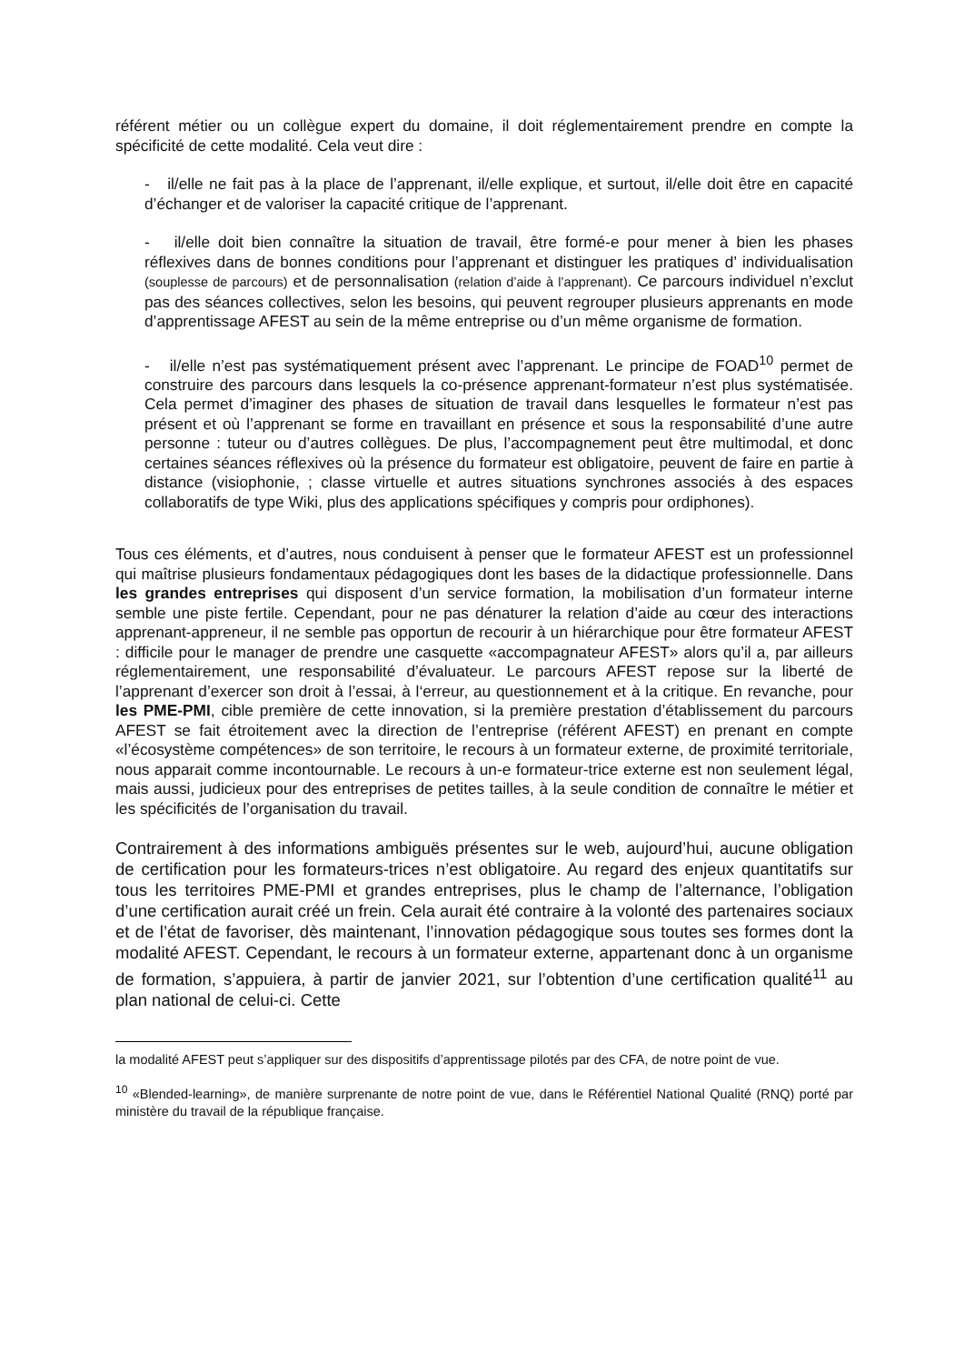référent métier ou un collègue expert du domaine, il doit réglementairement prendre en compte la spécificité de cette modalité. Cela veut dire :
- il/elle ne fait pas à la place de l’apprenant, il/elle explique, et surtout, il/elle doit être en capacité d’échanger et de valoriser la capacité critique de l’apprenant.
- il/elle doit bien connaître la situation de travail, être formé-e pour mener à bien les phases réflexives dans de bonnes conditions pour l’apprenant et distinguer les pratiques d’ individualisation (souplesse de parcours) et de personnalisation (relation d’aide à l’apprenant). Ce parcours individuel n’exclut pas des séances collectives, selon les besoins, qui peuvent regrouper plusieurs apprenants en mode d’apprentissage AFEST au sein de la même entreprise ou d’un même organisme de formation.
- il/elle n’est pas systématiquement présent avec l’apprenant. Le principe de FOAD<sup>10</sup> permet de construire des parcours dans lesquels la co-présence apprenant-formateur n’est plus systématisée. Cela permet d’imaginer des phases de situation de travail dans lesquelles le formateur n’est pas présent et où l’apprenant se forme en travaillant en présence et sous la responsabilité d’une autre personne : tuteur ou d’autres collègues. De plus, l’accompagnement peut être multimodal, et donc certaines séances réflexives où la présence du formateur est obligatoire, peuvent de faire en partie à distance (visiophonie, ; classe virtuelle et autres situations synchrones associés à des espaces collaboratifs de type Wiki, plus des applications spécifiques y compris pour ordiphones).
Tous ces éléments, et d’autres, nous conduisent à penser que le formateur AFEST est un professionnel qui maîtrise plusieurs fondamentaux pédagogiques dont les bases de la didactique professionnelle. Dans les grandes entreprises qui disposent d’un service formation, la mobilisation d’un formateur interne semble une piste fertile. Cependant, pour ne pas dénaturer la relation d’aide au cœur des interactions apprenant-appreneur, il ne semble pas opportun de recourir à un hiérarchique pour être formateur AFEST : difficile pour le manager de prendre une casquette «accompagnateur AFEST» alors qu’il a, par ailleurs réglementairement, une responsabilité d’évaluateur. Le parcours AFEST repose sur la liberté de l’apprenant d’exercer son droit à l’essai, à l‘erreur, au questionnement et à la critique. En revanche, pour les PME-PMI, cible première de cette innovation, si la première prestation d’établissement du parcours AFEST se fait étroitement avec la direction de l’entreprise (référent AFEST) en prenant en compte «l’écosystème compétences» de son territoire, le recours à un formateur externe, de proximité territoriale, nous apparait comme incontournable. Le recours à un-e formateur-trice externe est non seulement légal, mais aussi, judicieux pour des entreprises de petites tailles, à la seule condition de connaître le métier et les spécificités de l’organisation du travail.
Contrairement à des informations ambiguës présentes sur le web, aujourd’hui, aucune obligation de certification pour les formateurs-trices n’est obligatoire. Au regard des enjeux quantitatifs sur tous les territoires PME-PMI et grandes entreprises, plus le champ de l’alternance, l’obligation d’une certification aurait créé un frein. Cela aurait été contraire à la volonté des partenaires sociaux et de l’état de favoriser, dès maintenant, l’innovation pédagogique sous toutes ses formes dont la modalité AFEST. Cependant, le recours à un formateur externe, appartenant donc à un organisme de formation, s’appuiera, à partir de janvier 2021, sur l’obtention d’une certification qualité<sup>11</sup> au plan national de celui-ci. Cette
la modalité AFEST peut s’appliquer sur des dispositifs d’apprentissage pilotés par des CFA, de notre point de vue.
<sup>10</sup> «Blended-learning», de manière surprenante de notre point de vue, dans le Référentiel National Qualité (RNQ) porté par ministère du travail de la république française.